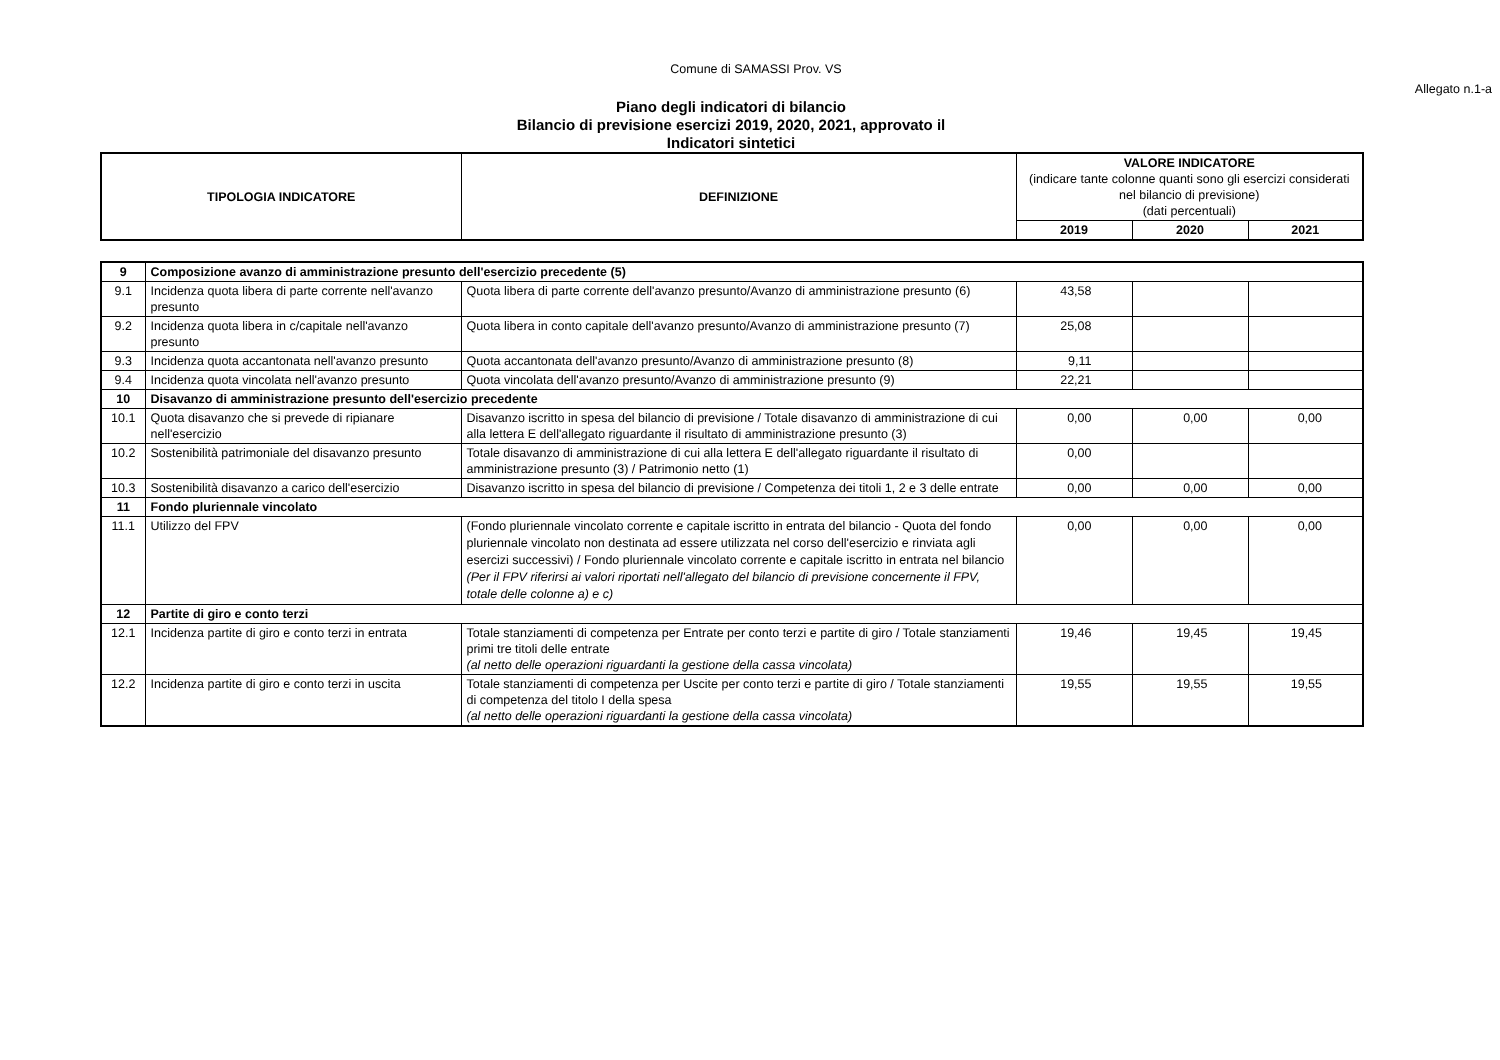Comune di SAMASSI Prov. VS
Allegato n.1-a
Piano degli indicatori di bilancio
Bilancio di previsione esercizi 2019, 2020, 2021, approvato il
Indicatori sintetici
| TIPOLOGIA INDICATORE | DEFINIZIONE | VALORE INDICATORE (indicare tante colonne quanti sono gli esercizi considerati nel bilancio di previsione) (dati percentuali) | | |
| --- | --- | --- | --- | --- |
| | | 2019 | 2020 | 2021 |
| 9 | Composizione avanzo di amministrazione presunto dell'esercizio precedente (5) | | | | |
| 9.1 | Incidenza quota libera di parte corrente nell'avanzo presunto | Quota libera di parte corrente dell'avanzo presunto/Avanzo di amministrazione presunto (6) | 43,58 | | |
| 9.2 | Incidenza quota libera in c/capitale nell'avanzo presunto | Quota libera in conto capitale dell'avanzo presunto/Avanzo di amministrazione presunto (7) | 25,08 | | |
| 9.3 | Incidenza quota accantonata nell'avanzo presunto | Quota accantonata dell'avanzo presunto/Avanzo di amministrazione presunto (8) | 9,11 | | |
| 9.4 | Incidenza quota vincolata nell'avanzo presunto | Quota vincolata dell'avanzo presunto/Avanzo di amministrazione presunto (9) | 22,21 | | |
| 10 | Disavanzo di amministrazione presunto dell'esercizio precedente | | | | |
| 10.1 | Quota disavanzo che si prevede di ripianare nell'esercizio | Disavanzo iscritto in spesa del bilancio di previsione / Totale disavanzo di amministrazione di cui alla lettera E dell'allegato riguardante il risultato di amministrazione presunto (3) | 0,00 | 0,00 | 0,00 |
| 10.2 | Sostenibilità patrimoniale del disavanzo presunto | Totale disavanzo di amministrazione di cui alla lettera E dell'allegato riguardante il risultato di amministrazione presunto (3) / Patrimonio netto (1) | 0,00 | | |
| 10.3 | Sostenibilità disavanzo a carico dell'esercizio | Disavanzo iscritto in spesa del bilancio di previsione / Competenza dei titoli 1, 2 e 3 delle entrate | 0,00 | 0,00 | 0,00 |
| 11 | Fondo pluriennale vincolato | | | | |
| 11.1 | Utilizzo del FPV | (Fondo pluriennale vincolato corrente e capitale iscritto in entrata del bilancio - Quota del fondo pluriennale vincolato non destinata ad essere utilizzata nel corso dell'esercizio e rinviata agli esercizi successivi) / Fondo pluriennale vincolato corrente e capitale iscritto in entrata nel bilancio (Per il FPV riferirsi ai valori riportati nell'allegato del bilancio di previsione concernente il FPV, totale delle colonne a) e c) | 0,00 | 0,00 | 0,00 |
| 12 | Partite di giro e conto terzi | | | | |
| 12.1 | Incidenza partite di giro e conto terzi in entrata | Totale stanziamenti di competenza per Entrate per conto terzi e partite di giro / Totale stanziamenti primi tre titoli delle entrate (al netto delle operazioni riguardanti la gestione della cassa vincolata) | 19,46 | 19,45 | 19,45 |
| 12.2 | Incidenza partite di giro e conto terzi in uscita | Totale stanziamenti di competenza per Uscite per conto terzi e partite di giro / Totale stanziamenti di competenza del titolo I della spesa (al netto delle operazioni riguardanti la gestione della cassa vincolata) | 19,55 | 19,55 | 19,55 |